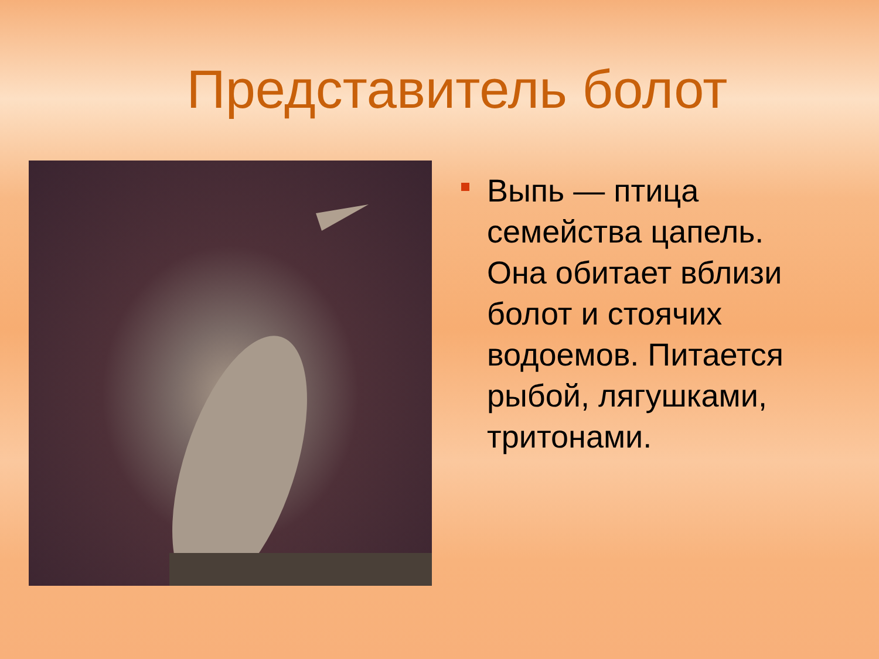Представитель болот
Выпь — птица семейства цапель. Она обитает вблизи болот и стоячих водоемов. Питается рыбой, лягушками, тритонами.